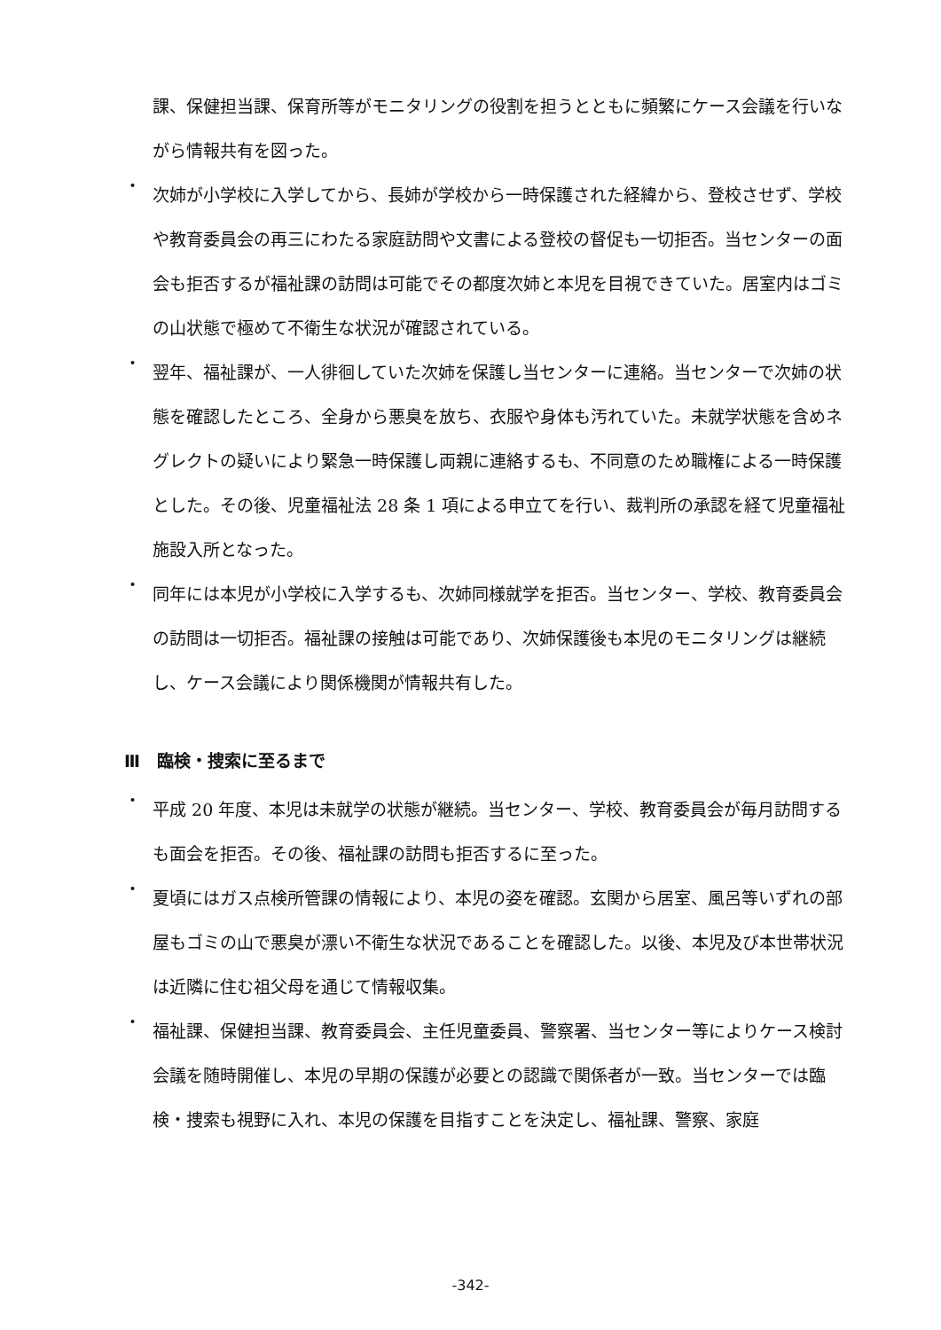課、保健担当課、保育所等がモニタリングの役割を担うとともに頻繁にケース会議を行いながら情報共有を図った。
・
次姉が小学校に入学してから、長姉が学校から一時保護された経緯から、登校させず、学校や教育委員会の再三にわたる家庭訪問や文書による登校の督促も一切拒否。当センターの面会も拒否するが福祉課の訪問は可能でその都度次姉と本児を目視できていた。居室内はゴミの山状態で極めて不衛生な状況が確認されている。
・
翌年、福祉課が、一人徘徊していた次姉を保護し当センターに連絡。当センターで次姉の状態を確認したところ、全身から悪臭を放ち、衣服や身体も汚れていた。未就学状態を含めネグレクトの疑いにより緊急一時保護し両親に連絡するも、不同意のため職権による一時保護とした。その後、児童福祉法 28 条 1 項による申立てを行い、裁判所の承認を経て児童福祉施設入所となった。
・
同年には本児が小学校に入学するも、次姉同様就学を拒否。当センター、学校、教育委員会の訪問は一切拒否。福祉課の接触は可能であり、次姉保護後も本児のモニタリングは継続し、ケース会議により関係機関が情報共有した。
Ⅲ　臨検・捜索に至るまで
・
平成 20 年度、本児は未就学の状態が継続。当センター、学校、教育委員会が毎月訪問するも面会を拒否。その後、福祉課の訪問も拒否するに至った。
・
夏頃にはガス点検所管課の情報により、本児の姿を確認。玄関から居室、風呂等いずれの部屋もゴミの山で悪臭が漂い不衛生な状況であることを確認した。以後、本児及び本世帯状況は近隣に住む祖父母を通じて情報収集。
・
福祉課、保健担当課、教育委員会、主任児童委員、警察署、当センター等によりケース検討会議を随時開催し、本児の早期の保護が必要との認識で関係者が一致。当センターでは臨検・捜索も視野に入れ、本児の保護を目指すことを決定し、福祉課、警察、家庭
-342-